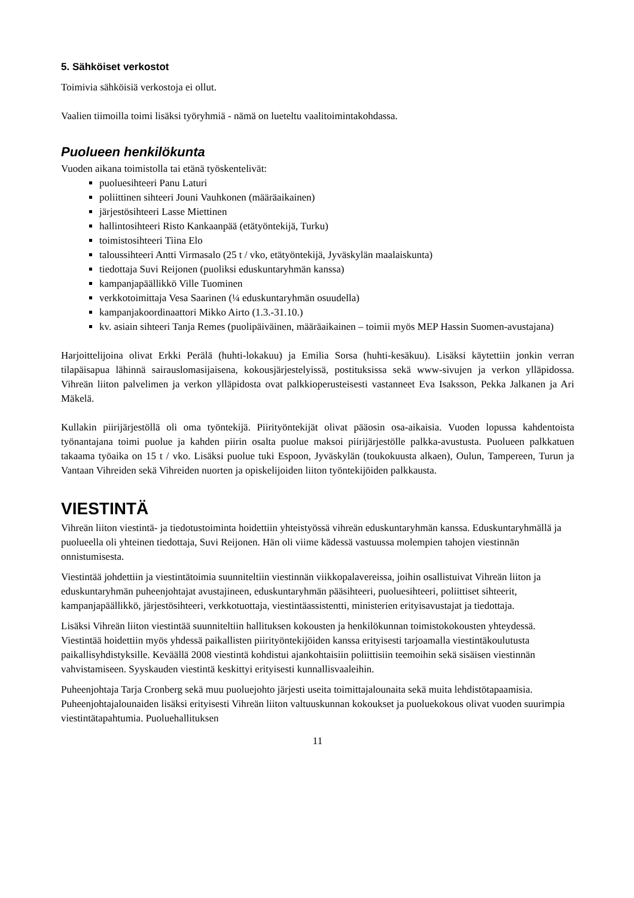5. Sähköiset verkostot
Toimivia sähköisiä verkostoja ei ollut.
Vaalien tiimoilla toimi lisäksi työryhmiä - nämä on lueteltu vaalitoimintakohdassa.
Puolueen henkilökunta
Vuoden aikana toimistolla tai etänä työskentelivät:
puoluesihteeri Panu Laturi
poliittinen sihteeri Jouni Vauhkonen (määräaikainen)
järjestösihteeri Lasse Miettinen
hallintosihteeri Risto Kankaanpää (etätyöntekijä, Turku)
toimistosihteeri Tiina Elo
taloussihteeri Antti Virmasalo (25 t / vko, etätyöntekijä, Jyväskylän maalaiskunta)
tiedottaja Suvi Reijonen (puoliksi eduskuntaryhmän kanssa)
kampanjapäällikkö Ville Tuominen
verkkotoimittaja Vesa Saarinen (¼ eduskuntaryhmän osuudella)
kampanjakoordinaattori Mikko Airto (1.3.-31.10.)
kv. asiain sihteeri Tanja Remes (puolipäiväinen, määräaikainen – toimii myös MEP Hassin Suomen-avustajana)
Harjoittelijoina olivat Erkki Perälä (huhti-lokakuu) ja Emilia Sorsa (huhti-kesäkuu). Lisäksi käytettiin jonkin verran tilapäisapua lähinnä sairauslomasijaisena, kokousjärjestelyissä, postituksissa sekä www-sivujen ja verkon ylläpidossa. Vihreän liiton palvelimen ja verkon ylläpidosta ovat palkkioperusteisesti vastanneet Eva Isaksson, Pekka Jalkanen ja Ari Mäkelä.
Kullakin piirijärjestöllä oli oma työntekijä. Piirityöntekijät olivat pääosin osa-aikaisia. Vuoden lopussa kahdentoista työnantajana toimi puolue ja kahden piirin osalta puolue maksoi piirijärjestölle palkka-avustusta. Puolueen palkkatuen takaama työaika on 15 t / vko. Lisäksi puolue tuki Espoon, Jyväskylän (toukokuusta alkaen), Oulun, Tampereen, Turun ja Vantaan Vihreiden sekä Vihreiden nuorten ja opiskelijoiden liiton työntekijöiden palkkausta.
VIESTINTÄ
Vihreän liiton viestintä- ja tiedotustoiminta hoidettiin yhteistyössä vihreän eduskuntaryhmän kanssa. Eduskuntaryhmällä ja puolueella oli yhteinen tiedottaja, Suvi Reijonen. Hän oli viime kädessä vastuussa molempien tahojen viestinnän onnistumisesta.
Viestintää johdettiin ja viestintätoimia suunniteltiin viestinnän viikkopalavereissa, joihin osallistuivat Vihreän liiton ja eduskuntaryhmän puheenjohtajat avustajineen, eduskuntaryhmän pääsihteeri, puoluesihteeri, poliittiset sihteerit, kampanjapäällikkö, järjestösihteeri, verkkotuottaja, viestintäassistentti, ministerien erityisavustajat ja tiedottaja.
Lisäksi Vihreän liiton viestintää suunniteltiin hallituksen kokousten ja henkilökunnan toimistokokousten yhteydessä. Viestintää hoidettiin myös yhdessä paikallisten piirityöntekijöiden kanssa erityisesti tarjoamalla viestintäkoulutusta paikallisyhdistyksille. Keväällä 2008 viestintä kohdistui ajankohtaisiin poliittisiin teemoihin sekä sisäisen viestinnän vahvistamiseen. Syyskauden viestintä keskittyi erityisesti kunnallisvaaleihin.
Puheenjohtaja Tarja Cronberg sekä muu puoluejohto järjesti useita toimittajalounaita sekä muita lehdistötapaamisia. Puheenjohtajalounaiden lisäksi erityisesti Vihreän liiton valtuuskunnan kokoukset ja puoluekokous olivat vuoden suurimpia viestintätapahtumia. Puoluehallituksen
11